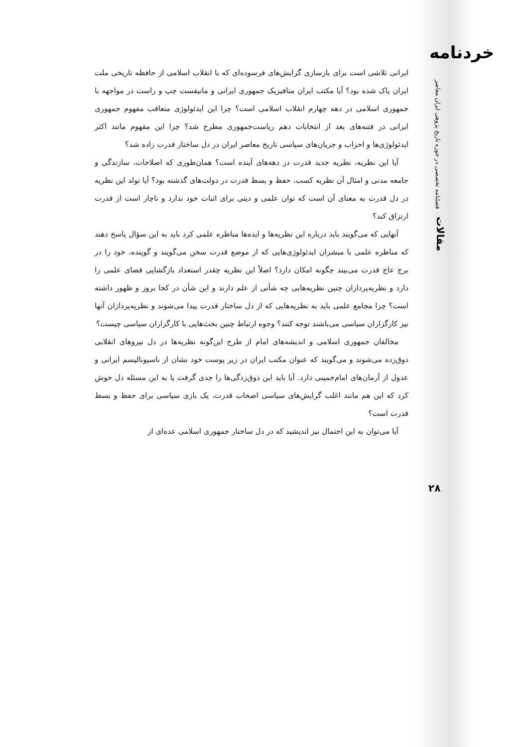خردنامه
فصلنامه تخصصی در حوزه تاریخ پژوهی ایران معاصر
مقالات
۲۸
ایرانی تلاشی است برای بازسازی گرایش‌های فرسوده‌ای که با انقلاب اسلامی از حافظه تاریخی ملت ایران پاک شده بود؟ آیا مکتب ایران متافیزیک جمهوری ایرانی و مانیفست چپ و راست در مواجهه با جمهوری اسلامی در دهه چهارم انقلاب اسلامی است؟ چرا این ایدئولوژی متعاقب مفهوم جمهوری ایرانی در فتنه‌های بعد از انتخابات دهم ریاست‌جمهوری مطرح شد؟ چرا این مفهوم مانند اکثر ایدئولوژی‌ها و احزاب و جریان‌های سیاسی تاریخ معاصر ایران در دل ساختار قدرت زاده شد؟
آیا این نظریه، نظریه جدید قدرت در دهه‌های آینده است؟ همان‌طوری که اصلاحات، سازندگی و جامعه مدنی و امثال آن نظریه کسب، حفظ و بسط قدرت در دولت‌های گذشته بود؟ آیا تولد این نظریه در دل قدرت به معنای آن است که توان علمی و دینی برای اثبات خود ندارد و ناچار است از قدرت ارتزاق کند؟
آنهایی که می‌گویند باید درباره این نظریه‌ها و ایده‌ها مناظره علمی کرد باید به این سؤال پاسخ دهند که مناظره علمی با مبشران ایدئولوژی‌هایی که از موضع قدرت سخن می‌گویند و گوینده، خود را در برج عاج قدرت می‌بیند چگونه امکان دارد؟ اصلاً این نظریه چقدر استعداد بازگشایی فضای علمی را دارد و نظریه‌پردازان چنین نظریه‌هایی چه شأنی از علم دارند و این شأن در کجا بروز و ظهور داشته است؟ چرا مجامع علمی باید به نظریه‌هایی که از دل ساختار قدرت پیدا می‌شوند و نظریه‌پردازان آنها نیز کارگزاران سیاسی می‌باشند توجه کنند؟ وجوه ارتباط چنین بحث‌هایی با کارگزاران سیاسی چیست؟
مخالفان جمهوری اسلامی و اندیشه‌های امام از طرح این‌گونه نظریه‌ها در دل نیروهای انقلابی ذوق‌زده می‌شوند و می‌گویند که عنوان مکتب ایران در زیر پوست خود نشان از ناسیونالیسم ایرانی و عدول از آرمان‌های امام‌خمینی دارد. آیا باید این ذوق‌زدگی‌ها را جدی گرفت یا به این مسئله دل خوش کرد که این هم مانند اغلب گرایش‌های سیاسی اصحاب قدرت، یک بازی سیاسی برای حفظ و بسط قدرت است؟
آیا می‌توان به این احتمال نیز اندیشید که در دل ساختار جمهوری اسلامی عده‌ای از